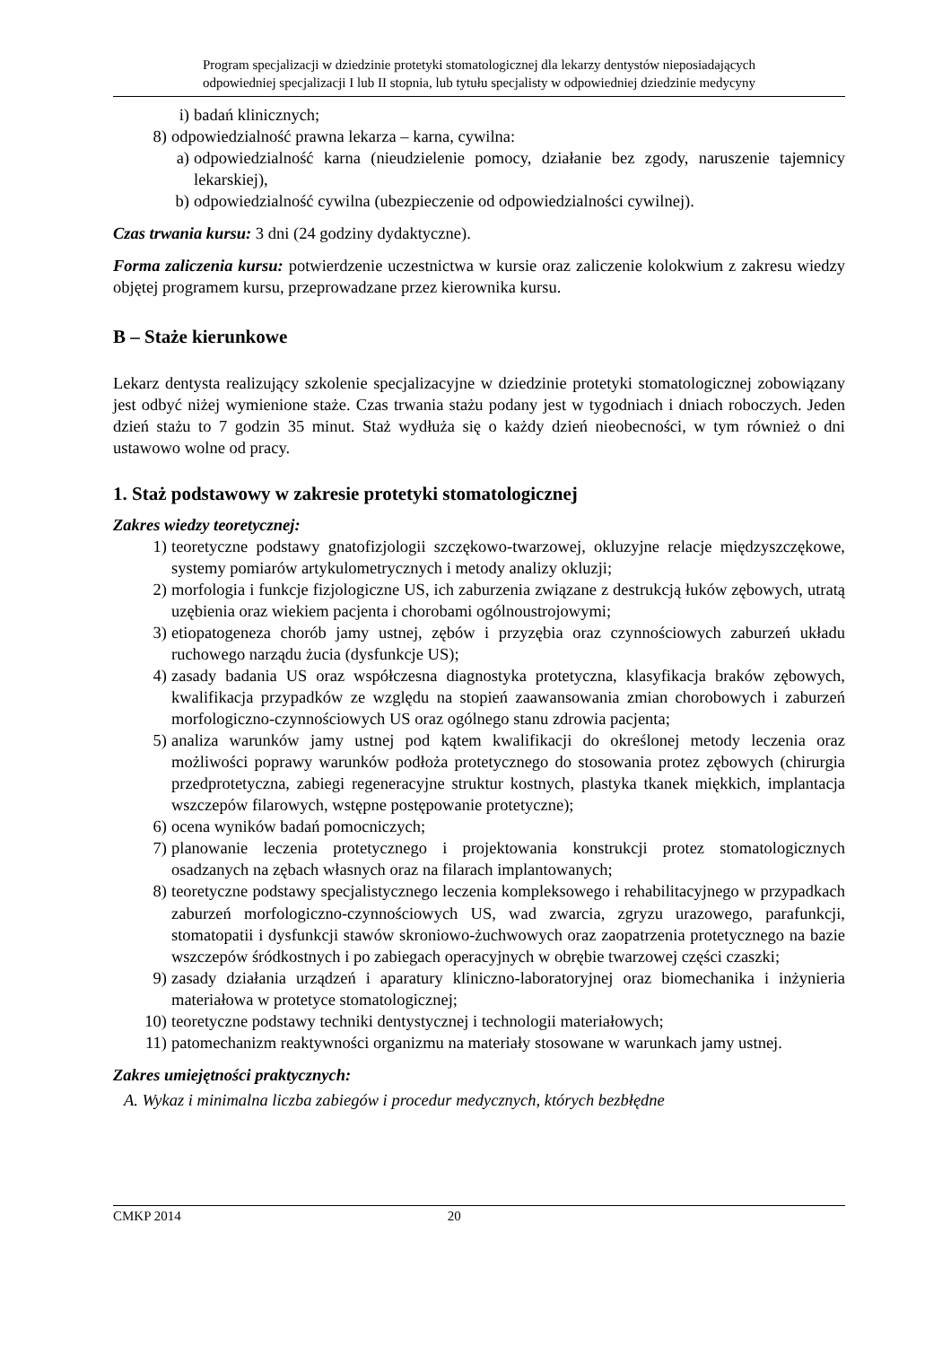Program specjalizacji w dziedzinie protetyki stomatologicznej dla lekarzy dentystów nieposiadających
odpowiedniej specjalizacji I lub II stopnia, lub tytułu specjalisty w odpowiedniej dziedzinie medycyny
i) badań klinicznych;
8) odpowiedzialność prawna lekarza – karna, cywilna:
a) odpowiedzialność karna (nieudzielenie pomocy, działanie bez zgody, naruszenie tajemnicy lekarskiej),
b) odpowiedzialność cywilna (ubezpieczenie od odpowiedzialności cywilnej).
Czas trwania kursu: 3 dni (24 godziny dydaktyczne).
Forma zaliczenia kursu: potwierdzenie uczestnictwa w kursie oraz zaliczenie kolokwium z zakresu wiedzy objętej programem kursu, przeprowadzane przez kierownika kursu.
B – Staże kierunkowe
Lekarz dentysta realizujący szkolenie specjalizacyjne w dziedzinie protetyki stomatologicznej zobowiązany jest odbyć niżej wymienione staże. Czas trwania stażu podany jest w tygodniach i dniach roboczych. Jeden dzień stażu to 7 godzin 35 minut. Staż wydłuża się o każdy dzień nieobecności, w tym również o dni ustawowo wolne od pracy.
1. Staż podstawowy w zakresie protetyki stomatologicznej
Zakres wiedzy teoretycznej:
1) teoretyczne podstawy gnatofizjologii szczękowo-twarzowej, okluzyjne relacje międzyszczękowe, systemy pomiarów artykulometrycznych i metody analizy okluzji;
2) morfologia i funkcje fizjologiczne US, ich zaburzenia związane z destrukcją łuków zębowych, utratą uzębienia oraz wiekiem pacjenta i chorobami ogólnoustrojowymi;
3) etiopatogeneza chorób jamy ustnej, zębów i przyzębia oraz czynnościowych zaburzeń układu ruchowego narządu żucia (dysfunkcje US);
4) zasady badania US oraz współczesna diagnostyka protetyczna, klasyfikacja braków zębowych, kwalifikacja przypadków ze względu na stopień zaawansowania zmian chorobowych i zaburzeń morfologiczno-czynnościowych US oraz ogólnego stanu zdrowia pacjenta;
5) analiza warunków jamy ustnej pod kątem kwalifikacji do określonej metody leczenia oraz możliwości poprawy warunków podłoża protetycznego do stosowania protez zębowych (chirurgia przedprotetyczna, zabiegi regeneracyjne struktur kostnych, plastyka tkanek miękkich, implantacja wszczepów filarowych, wstępne postępowanie protetyczne);
6) ocena wyników badań pomocniczych;
7) planowanie leczenia protetycznego i projektowania konstrukcji protez stomatologicznych osadzanych na zębach własnych oraz na filarach implantowanych;
8) teoretyczne podstawy specjalistycznego leczenia kompleksowego i rehabilitacyjnego w przypadkach zaburzeń morfologiczno-czynnościowych US, wad zwarcia, zgryzu urazowego, parafunkcji, stomatopatii i dysfunkcji stawów skroniowo-żuchwowych oraz zaopatrzenia protetycznego na bazie wszczepów śródkostnych i po zabiegach operacyjnych w obrębie twarzowej części czaszki;
9) zasady działania urządzeń i aparatury kliniczno-laboratoryjnej oraz biomechanika i inżynieria materiałowa w protetyce stomatologicznej;
10) teoretyczne podstawy techniki dentystycznej i technologii materiałowych;
11) patomechanizm reaktywności organizmu na materiały stosowane w warunkach jamy ustnej.
Zakres umiejętności praktycznych:
A. Wykaz i minimalna liczba zabiegów i procedur medycznych, których bezbłędne
CMKP 2014 20